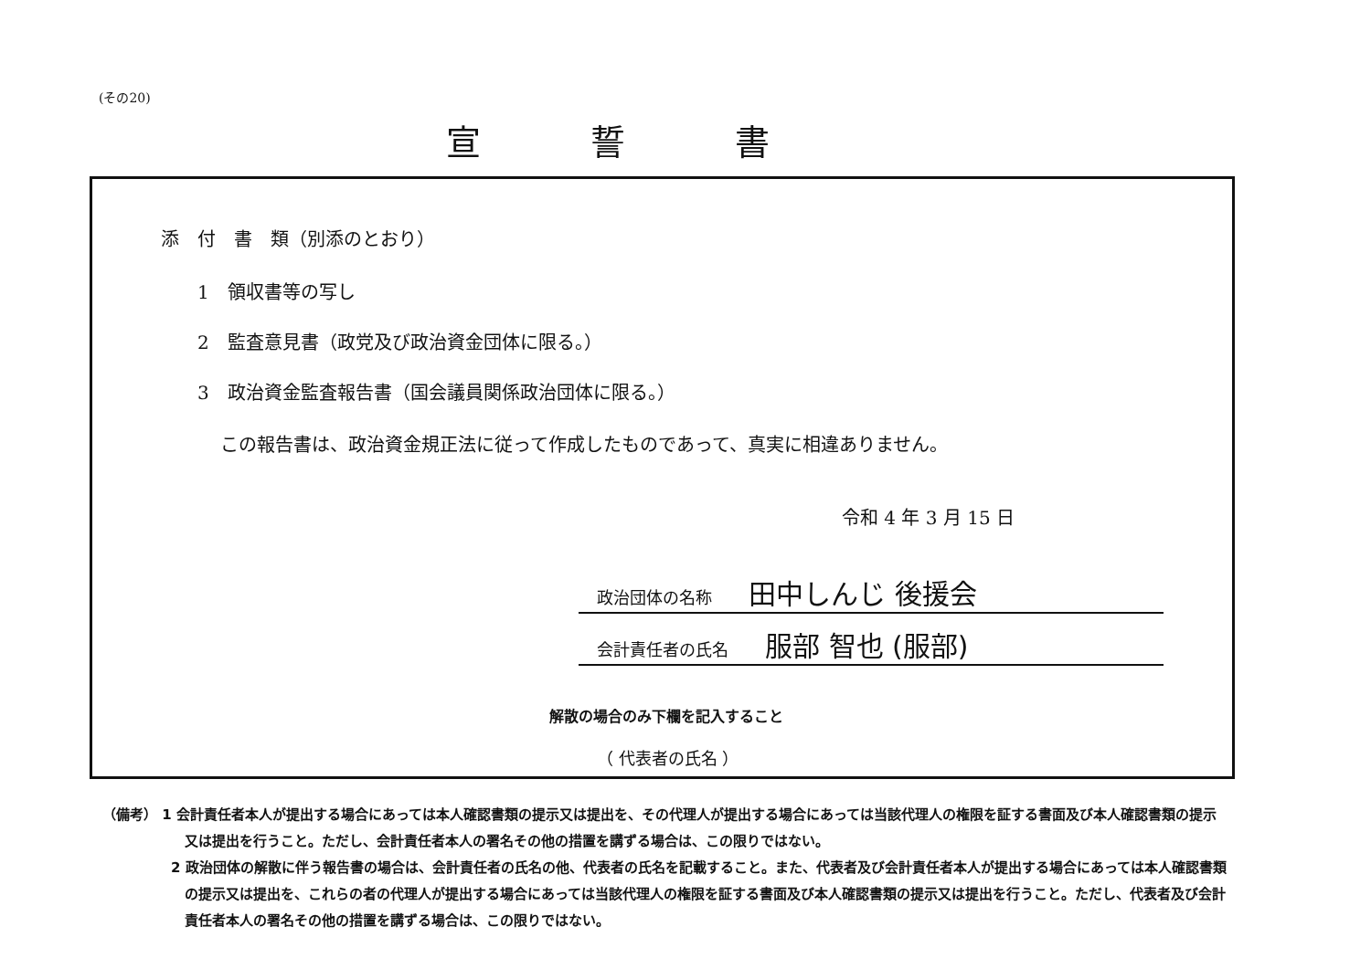(その20)
宣誓書
添　付　書　類（別添のとおり）
1　領収書等の写し
2　監査意見書（政党及び政治資金団体に限る。）
3　政治資金監査報告書（国会議員関係政治団体に限る。）
この報告書は、政治資金規正法に従って作成したものであって、真実に相違ありません。
令和 4 年 3 月 15 日
政治団体の名称 田中しんじ 後援会
会計責任者の氏名 服部 智也 (服部)
解散の場合のみ下欄を記入すること
（ 代表者の氏名 ）
（備考） 1 会計責任者本人が提出する場合にあっては本人確認書類の提示又は提出を、その代理人が提出する場合にあっては当該代理人の権限を証する書面及び本人確認書類の提示又は提出を行うこと。ただし、会計責任者本人の署名その他の措置を講ずる場合は、この限りではない。
2 政治団体の解散に伴う報告書の場合は、会計責任者の氏名の他、代表者の氏名を記載すること。また、代表者及び会計責任者本人が提出する場合にあっては本人確認書類の提示又は提出を、これらの者の代理人が提出する場合にあっては当該代理人の権限を証する書面及び本人確認書類の提示又は提出を行うこと。ただし、代表者及び会計責任者本人の署名その他の措置を講ずる場合は、この限りではない。